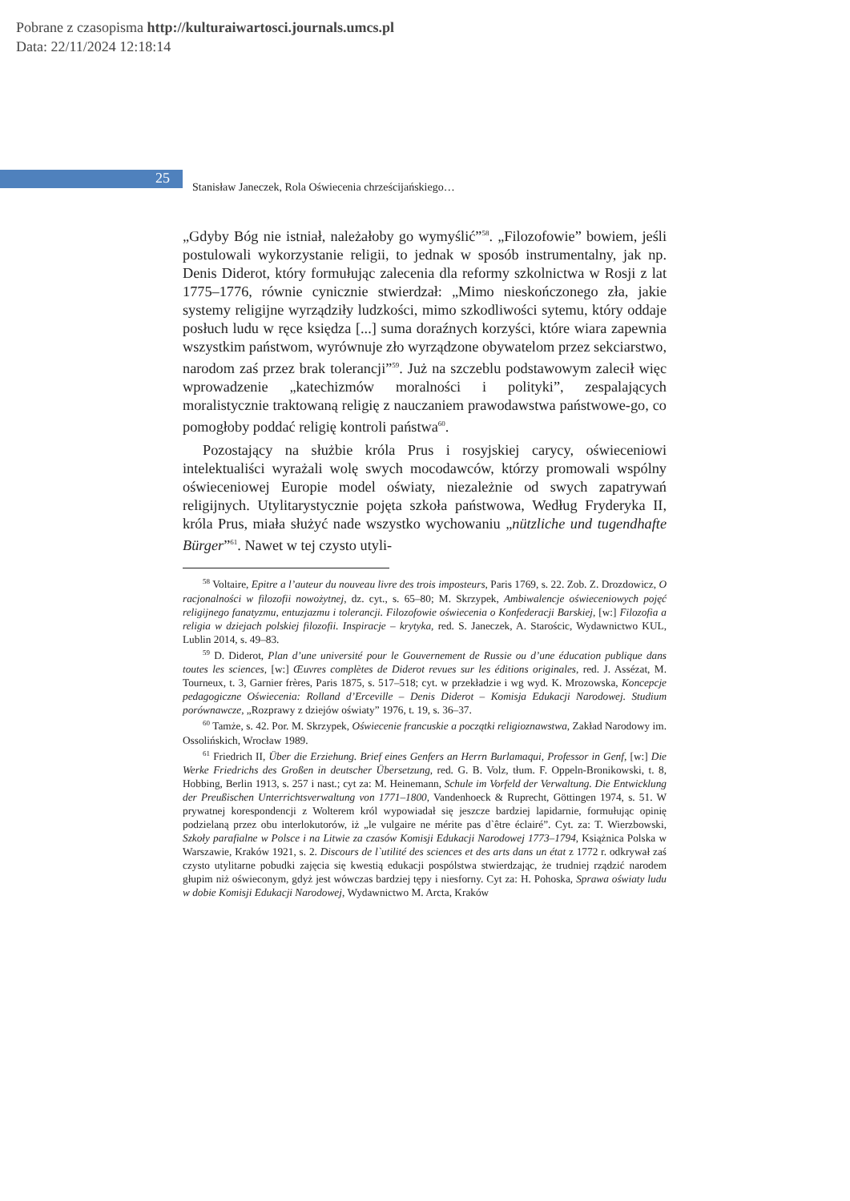Pobrane z czasopisma http://kulturaiwartosci.journals.umcs.pl
Data: 22/11/2024 12:18:14
25
Stanisław Janeczek, Rola Oświecenia chrześcijańskiego…
„Gdyby Bóg nie istniał, należałoby go wymyślić”<sup>58</sup>. „Filozofowie” bowiem, jeśli postulowali wykorzystanie religii, to jednak w sposób instrumentalny, jak np. Denis Diderot, który formułując zalecenia dla reformy szkolnictwa w Rosji z lat 1775–1776, równie cynicznie stwierdzał: „Mimo nieskończonego zła, jakie systemy religijne wyrządziły ludzkości, mimo szkodliwości sytemu, który oddaje posłuch ludu w ręce księdza [...] suma doraźnych korzyści, które wiara zapewnia wszystkim państwom, wyrównuje zło wyrządzone obywatelom przez sekciarstwo, narodom zaś przez brak tolerancji”<sup>59</sup>. Już na szczeblu podstawowym zalecił więc wprowadzenie „katechizmów moralności i polityki”, zespalających moralistycznie traktowaną religię z nauczaniem prawodawstwa państwowe-go, co pomogłoby poddać religię kontroli państwa<sup>60</sup>.
Pozostający na służbie króla Prus i rosyjskiej carycy, oświeceniowi intelektualiści wyrażali wolę swych mocodawców, którzy promowali wspólny oświeceniowej Europie model oświaty, niezależnie od swych zapatrywań religijnych. Utylitarystycznie pojęta szkoła państwowa, Według Fryderyka II, króla Prus, miała służyć nade wszystko wychowaniu „nützliche und tugendhafte Bürger”<sup>61</sup>. Nawet w tej czysto utyli-
<sup>58</sup> Voltaire, Epitre a l’auteur du nouveau livre des trois imposteurs, Paris 1769, s. 22. Zob. Z. Drozdowicz, O racjonalności w filozofii nowożytnej, dz. cyt., s. 65–80; M. Skrzypek, Ambiwalencje oświeceniowych pojęć religijnego fanatyzmu, entuzjazmu i tolerancji. Filozofowie oświecenia o Konfederacji Barskiej, [w:] Filozofia a religia w dziejach polskiej filozofii. Inspiracje – krytyka, red. S. Janeczek, A. Starościc, Wydawnictwo KUL, Lublin 2014, s. 49–83.
<sup>59</sup> D. Diderot, Plan d’une université pour le Gouvernement de Russie ou d’une éducation publique dans toutes les sciences, [w:] Œuvres complètes de Diderot revues sur les éditions originales, red. J. Assézat, M. Tourneux, t. 3, Garnier frères, Paris 1875, s. 517–518; cyt. w przekładzie i wg wyd. K. Mrozowska, Koncepcje pedagogiczne Oświecenia: Rolland d’Erceville – Denis Diderot – Komisja Edukacji Narodowej. Studium porównawcze, „Rozprawy z dziejów oświaty” 1976, t. 19, s. 36–37.
<sup>60</sup> Tamże, s. 42. Por. M. Skrzypek, Oświecenie francuskie a początki religioznawstwa, Zakład Narodowy im. Ossolińskich, Wrocław 1989.
<sup>61</sup> Friedrich II, Über die Erziehung. Brief eines Genfers an Herrn Burlamaqui, Professor in Genf, [w:] Die Werke Friedrichs des Großen in deutscher Übersetzung, red. G. B. Volz, tłum. F. Oppeln-Bronikowski, t. 8, Hobbing, Berlin 1913, s. 257 i nast.; cyt za: M. Heinemann, Schule im Vorfeld der Verwaltung. Die Entwicklung der Preußischen Unterrichtsverwaltung von 1771–1800, Vandenhoeck & Ruprecht, Göttingen 1974, s. 51. W prywatnej korespondencji z Wolterem król wypowiadał się jeszcze bardziej lapidarnie, formułując opinię podzielaną przez obu interlokutorów, iż „le vulgaire ne mérite pas d`être éclairé”. Cyt. za: T. Wierzbowski, Szkoły parafialne w Polsce i na Litwie za czasów Komisji Edukacji Narodowej 1773–1794, Książnica Polska w Warszawie, Kraków 1921, s. 2. Discours de l`utilité des sciences et des arts dans un état z 1772 r. odkrywał zaś czysto utylitarne pobudki zajęcia się kwestią edukacji pospólstwa stwierdzając, że trudniej rządzić narodem głupim niż oświeconym, gdyż jest wówczas bardziej tępy i niesforny. Cyt za: H. Pohoska, Sprawa oświaty ludu w dobie Komisji Edukacji Narodowej, Wydawnictwo M. Arcta, Kraków